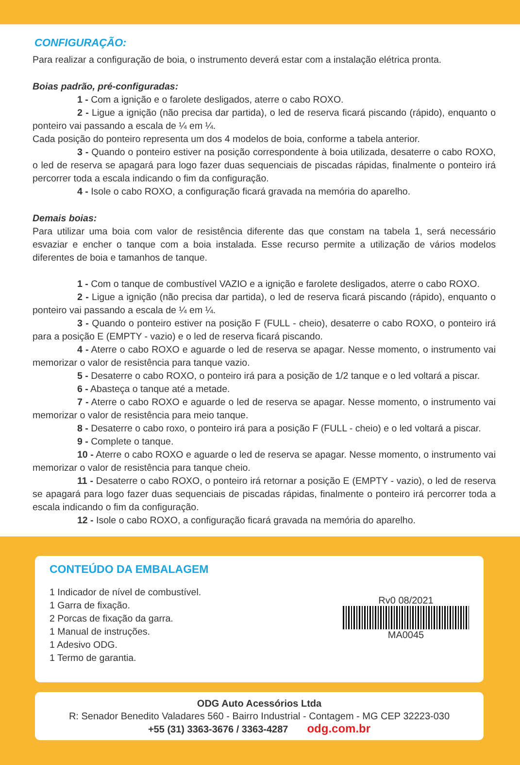CONFIGURAÇÃO:
Para realizar a configuração de boia, o instrumento deverá estar com a instalação elétrica pronta.
Boias padrão, pré-configuradas:
1 - Com a ignição e o farolete desligados, aterre o cabo ROXO.
2 - Ligue a ignição (não precisa dar partida), o led de reserva ficará piscando (rápido), enquanto o ponteiro vai passando a escala de ¼ em ¼.
Cada posição do ponteiro representa um dos 4 modelos de boia, conforme a tabela anterior.
3 - Quando o ponteiro estiver na posição correspondente à boia utilizada, desaterre o cabo ROXO, o led de reserva se apagará para logo fazer duas sequenciais de piscadas rápidas, finalmente o ponteiro irá percorrer toda a escala indicando o fim da configuração.
4 - Isole o cabo ROXO, a configuração ficará gravada na memória do aparelho.
Demais boias:
Para utilizar uma boia com valor de resistência diferente das que constam na tabela 1, será necessário esvaziar e encher o tanque com a boia instalada. Esse recurso permite a utilização de vários modelos diferentes de boia e tamanhos de tanque.
1 - Com o tanque de combustível VAZIO e a ignição e farolete desligados, aterre o cabo ROXO.
2 - Ligue a ignição (não precisa dar partida), o led de reserva ficará piscando (rápido), enquanto o ponteiro vai passando a escala de ¼ em ¼.
3 - Quando o ponteiro estiver na posição F (FULL - cheio), desaterre o cabo ROXO, o ponteiro irá para a posição E (EMPTY - vazio) e o led de reserva ficará piscando.
4 - Aterre o cabo ROXO e aguarde o led de reserva se apagar. Nesse momento, o instrumento vai memorizar o valor de resistência para tanque vazio.
5 - Desaterre o cabo ROXO, o ponteiro irá para a posição de 1/2 tanque e o led voltará a piscar.
6 - Abasteça o tanque até a metade.
7 - Aterre o cabo ROXO e aguarde o led de reserva se apagar. Nesse momento, o instrumento vai memorizar o valor de resistência para meio tanque.
8 - Desaterre o cabo roxo, o ponteiro irá para a posição F (FULL - cheio) e o led voltará a piscar.
9 - Complete o tanque.
10 - Aterre o cabo ROXO e aguarde o led de reserva se apagar. Nesse momento, o instrumento vai memorizar o valor de resistência para tanque cheio.
11 - Desaterre o cabo ROXO, o ponteiro irá retornar a posição E (EMPTY - vazio), o led de reserva se apagará para logo fazer duas sequenciais de piscadas rápidas, finalmente o ponteiro irá percorrer toda a escala indicando o fim da configuração.
12 - Isole o cabo ROXO, a configuração ficará gravada na memória do aparelho.
CONTEÚDO DA EMBALAGEM
1 Indicador de nível de combustível.
1 Garra de fixação.
2 Porcas de fixação da garra.
1 Manual de instruções.
1 Adesivo ODG.
1 Termo de garantia.
Rv0 08/2021
MA0045
ODG Auto Acessórios Ltda
R: Senador Benedito Valadares 560 - Bairro Industrial - Contagem - MG CEP 32223-030
+55 (31) 3363-3676 / 3363-4287 odg.com.br